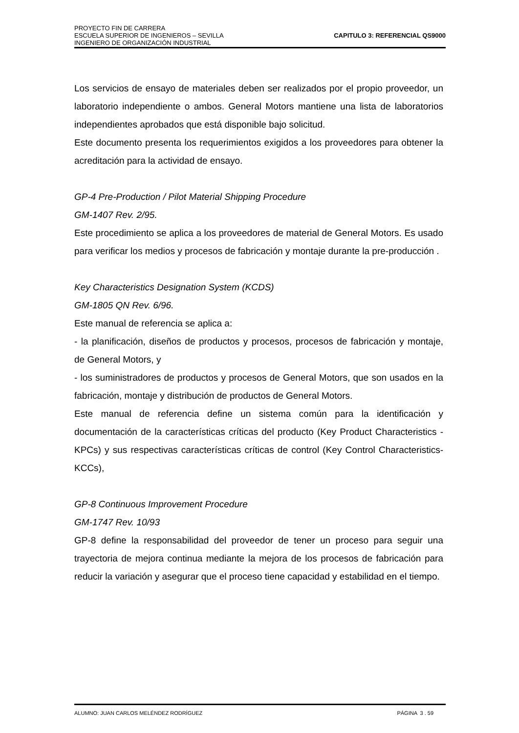PROYECTO FIN DE CARRERA
ESCUELA SUPERIOR DE INGENIEROS – SEVILLA
INGENIERO DE ORGANIZACIÓN INDUSTRIAL
CAPITULO 3: REFERENCIAL QS9000
Los servicios de ensayo de materiales deben ser realizados por el propio proveedor, un laboratorio independiente o ambos. General Motors mantiene una lista de laboratorios independientes aprobados que está disponible bajo solicitud.
Este documento presenta los requerimientos exigidos a los proveedores para obtener la acreditación para la actividad de ensayo.
GP-4 Pre-Production / Pilot Material Shipping Procedure
GM-1407 Rev. 2/95.
Este procedimiento se aplica a los proveedores de material de General Motors. Es usado para verificar los medios y procesos de fabricación y montaje durante la pre-producción .
Key Characteristics Designation System (KCDS)
GM-1805 QN Rev. 6/96.
Este manual de referencia se aplica a:
- la planificación, diseños de productos y procesos, procesos de fabricación y montaje, de General Motors, y
- los suministradores de productos y procesos de General Motors, que son usados en la fabricación, montaje y distribución de productos de General Motors.
Este manual de referencia define un sistema común para la identificación y documentación de la características críticas del producto (Key Product Characteristics - KPCs) y sus respectivas características críticas de control (Key Control Characteristics-KCCs),
GP-8 Continuous Improvement Procedure
GM-1747 Rev. 10/93
GP-8 define la responsabilidad del proveedor de tener un proceso para seguir una trayectoria de mejora continua mediante la mejora de los procesos de fabricación para reducir la variación y asegurar que el proceso tiene capacidad y estabilidad en el tiempo.
ALUMNO: JUAN CARLOS MELÉNDEZ RODRÍGUEZ PÁGINA 3 . 59